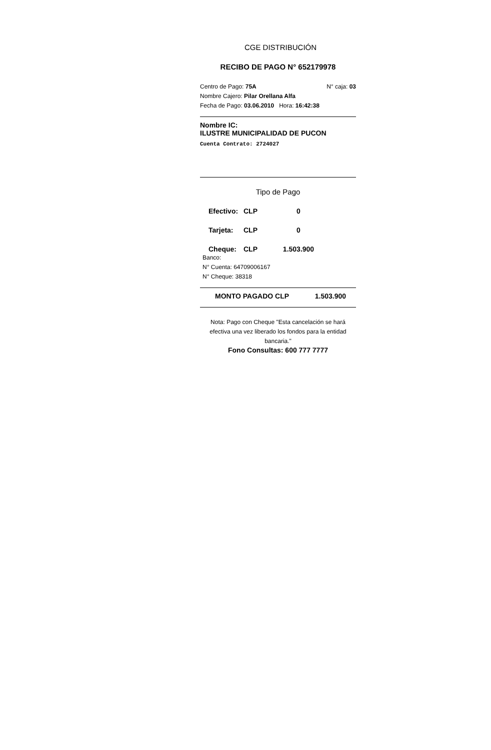CGE DISTRIBUCIÓN
RECIBO DE PAGO N° 652179978
Centro de Pago: 75A N° caja: 03
Nombre Cajero: Pilar Orellana Alfa
Fecha de Pago: 03.06.2010 Hora: 16:42:38
Nombre IC:
ILUSTRE MUNICIPALIDAD DE PUCON
Cuenta Contrato: 2724027
Tipo de Pago
Efectivo: CLP 0
Tarjeta: CLP 0
Cheque: CLP 1.503.900
Banco:
N° Cuenta: 64709006167
N° Cheque: 38318
MONTO PAGADO CLP 1.503.900
Nota: Pago con Cheque "Esta cancelación se hará efectiva una vez liberado los fondos para la entidad bancaria."
Fono Consultas: 600 777 7777